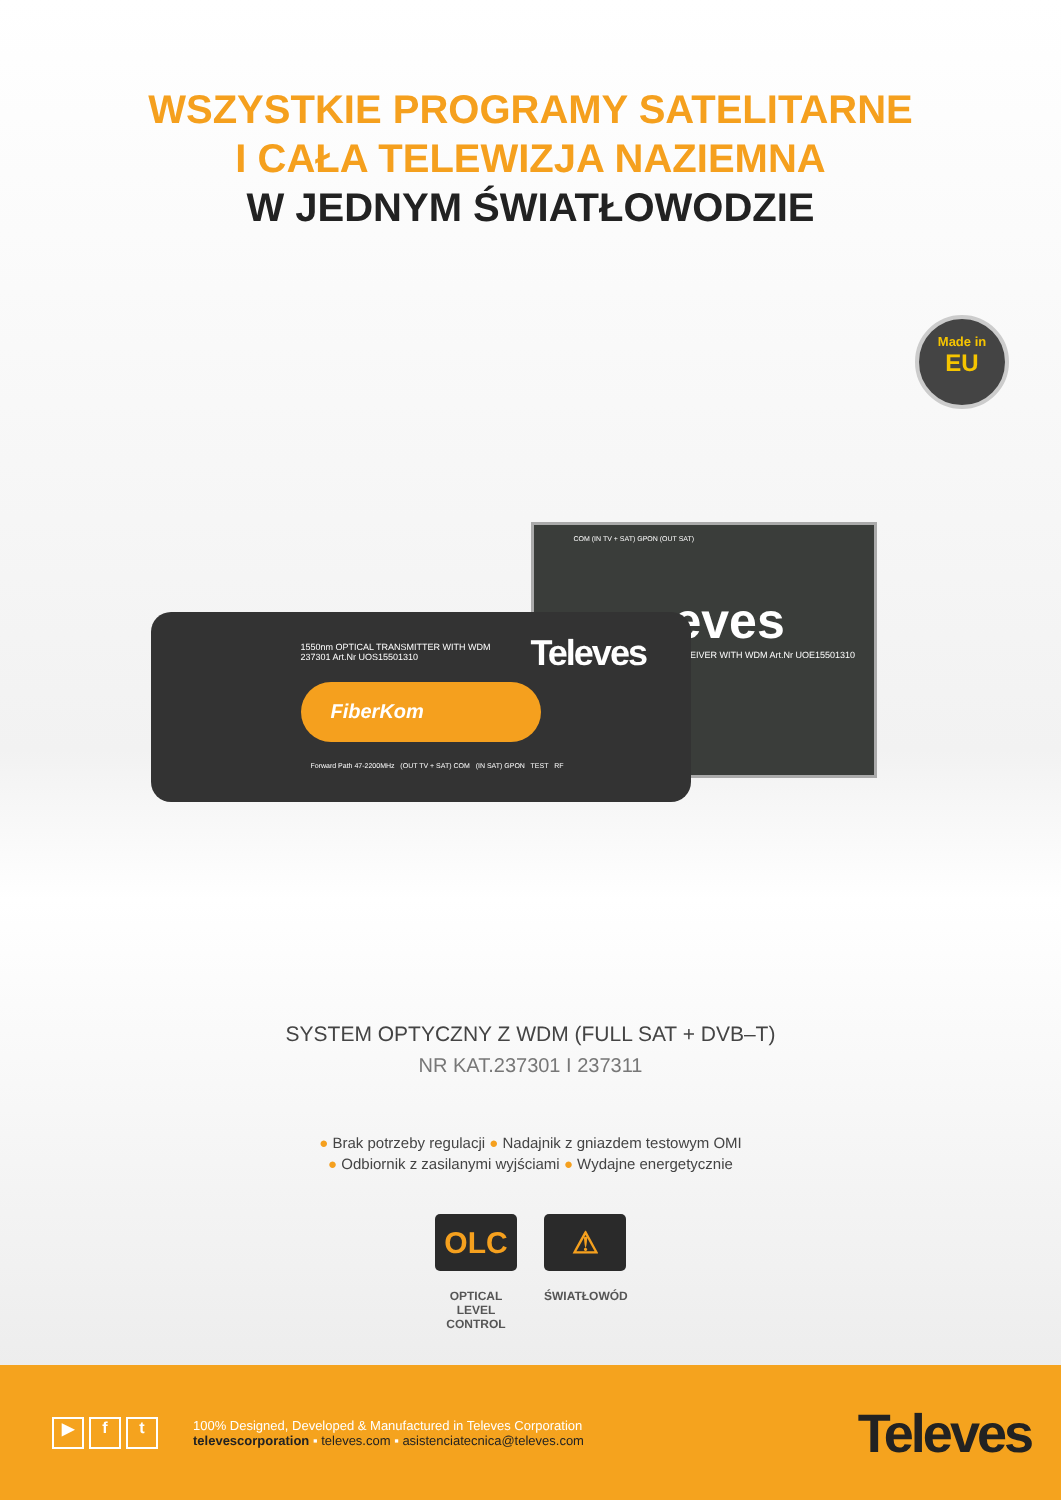WSZYSTKIE PROGRAMY SATELITARNE
I CAŁA TELEWIZJA NAZIEMNA
W JEDNYM ŚWIATŁOWODZIE
Made in
EU
COM (IN TV + SAT) GPON (OUT SAT)
eves
CEIVER WITH WDM Art.Nr UOE15501310
1550nm OPTICAL TRANSMITTER WITH WDM
237301 Art.Nr UOS15501310
Televes
FiberKom
Forward Path 47-2200MHz (OUT TV + SAT) COM (IN SAT) GPON TEST RF
SYSTEM OPTYCZNY Z WDM (FULL SAT + DVB–T)
NR KAT.237301 I 237311
● Brak potrzeby regulacji ● Nadajnik z gniazdem testowym OMI
● Odbiornik z zasilanymi wyjściami ● Wydajne energetycznie
OLC
OPTICAL
LEVEL
CONTROL
⚠
ŚWIATŁOWÓD
▶ f t
100% Designed, Developed & Manufactured in Televes Corporation
televescorporation ▪ televes.com ▪ asistenciatecnica@televes.com
Televes